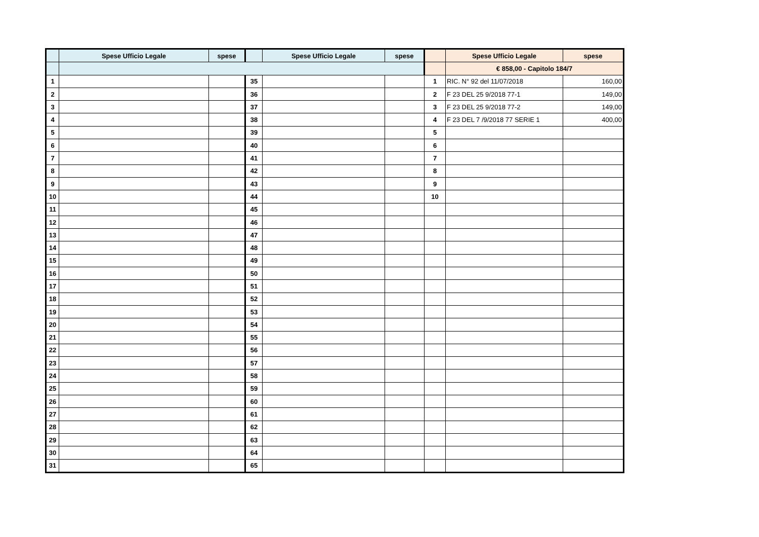| | Spese Ufficio Legale | spese | | Spese Ufficio Legale | spese | | Spese Ufficio Legale | spese |
| --- | --- | --- | --- | --- | --- | --- | --- | --- |
| | | | | | | | € 858,00 - Capitolo 184/7 | |
| 1 | | | 35 | | | 1 | RIC. N° 92 del 11/07/2018 | 160,00 |
| 2 | | | 36 | | | 2 | F 23 DEL 25 9/2018 77-1 | 149,00 |
| 3 | | | 37 | | | 3 | F 23 DEL 25 9/2018 77-2 | 149,00 |
| 4 | | | 38 | | | 4 | F 23 DEL 7 /9/2018 77 SERIE 1 | 400,00 |
| 5 | | | 39 | | | 5 | | |
| 6 | | | 40 | | | 6 | | |
| 7 | | | 41 | | | 7 | | |
| 8 | | | 42 | | | 8 | | |
| 9 | | | 43 | | | 9 | | |
| 10 | | | 44 | | | 10 | | |
| 11 | | | 45 | | | | | |
| 12 | | | 46 | | | | | |
| 13 | | | 47 | | | | | |
| 14 | | | 48 | | | | | |
| 15 | | | 49 | | | | | |
| 16 | | | 50 | | | | | |
| 17 | | | 51 | | | | | |
| 18 | | | 52 | | | | | |
| 19 | | | 53 | | | | | |
| 20 | | | 54 | | | | | |
| 21 | | | 55 | | | | | |
| 22 | | | 56 | | | | | |
| 23 | | | 57 | | | | | |
| 24 | | | 58 | | | | | |
| 25 | | | 59 | | | | | |
| 26 | | | 60 | | | | | |
| 27 | | | 61 | | | | | |
| 28 | | | 62 | | | | | |
| 29 | | | 63 | | | | | |
| 30 | | | 64 | | | | | |
| 31 | | | 65 | | | | | |